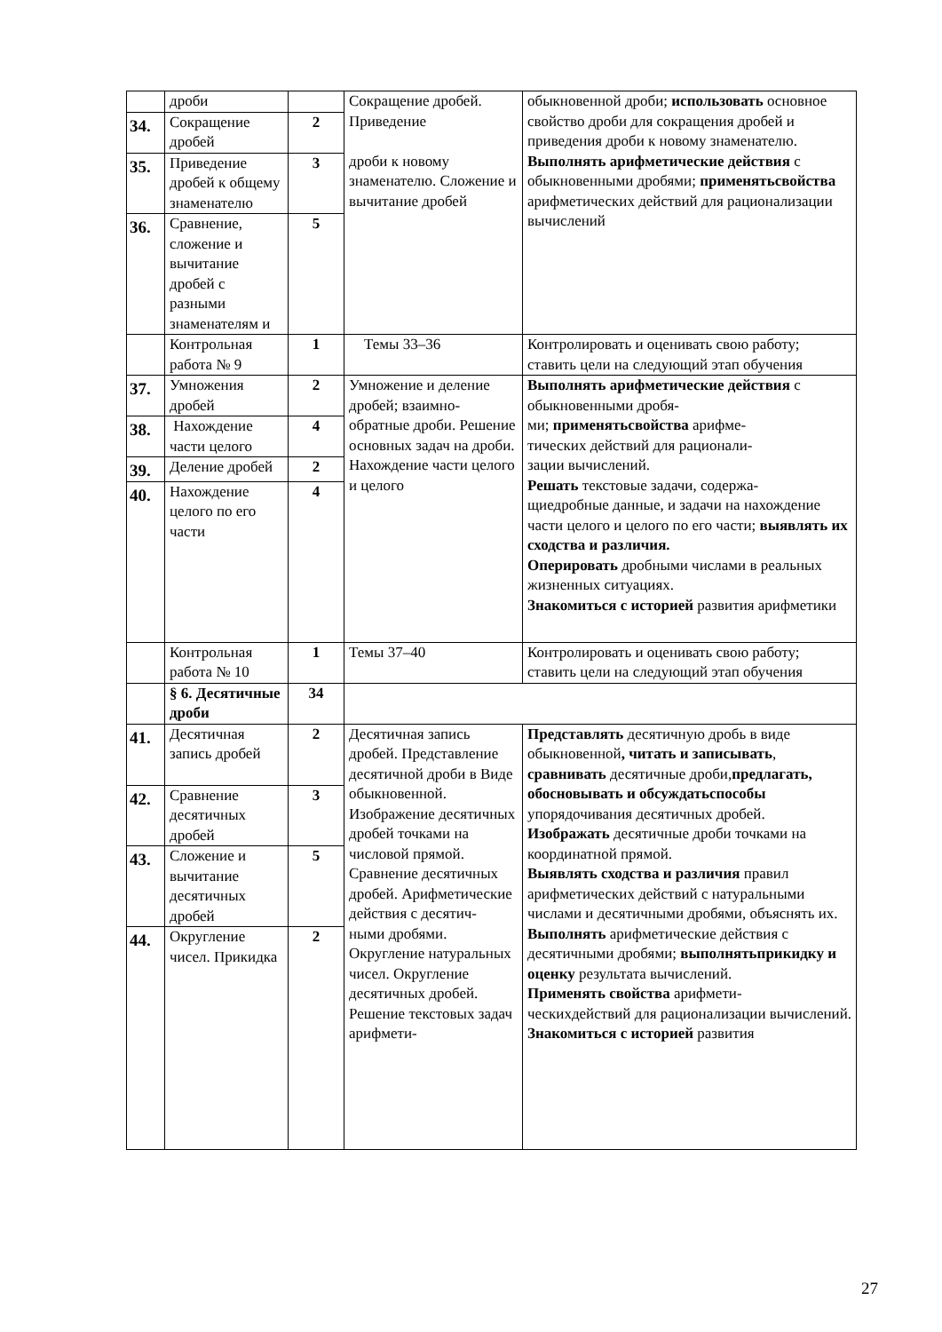| | дроби | | Сокращение дробей. Приведение дроби к новому знаменателю. Сложение и вычитание дробей | обыкновенной дроби; использовать основное свойство дроби для сокращения дробей и приведения дроби к новому знаменателю. Выполнять арифметические действия с обыкновенными дробями; применятьсвойства арифметических действий для рационализации вычислений |
| 34. | Сокращение дробей | 2 | | |
| 35. | Приведение дробей к общему знаменателю | 3 | | |
| 36. | Сравнение, сложение и вычитание дробей с разными знаменателям и | 5 | | |
| | Контрольная работа № 9 | 1 | Темы 33–36 | Контролировать и оценивать свою работу; ставить цели на следующий этап обучения |
| 37. | Умножения дробей | 2 | Умножение и деление дробей; взаимно-обратные дроби. Решение основных задач на дроби. Нахождение части целого и целого | Выполнять арифметические действия с обыкновенными дробя- ми; применятьсвойства арифме- тических действий для рационали- зации вычислений. Решать текстовые задачи, содержа- щиедробные данные, и задачи на нахождение части целого и целого по его части; выявлять их сходства и различия. Оперировать дробными числами в реальных жизненных ситуациях. Знакомиться с историей развития арифметики |
| 38. | Нахождение части целого | 4 | | |
| 39. | Деление дробей | 2 | | |
| 40. | Нахождение целого по его части | 4 | | |
| | Контрольная работа № 10 | 1 | Темы 37–40 | Контролировать и оценивать свою работу; ставить цели на следующий этап обучения |
| | § 6. Десятичные дроби | 34 | | |
| 41. | Десятичная запись дробей | 2 | Десятичная запись дробей. Представление десятичной дроби в Виде обыкновенной. Изображение десятичных дробей точками на числовой прямой. Сравнение десятичных дробей. Арифметические действия с десятич- ными дробями. Округление натуральных чисел. Округление десятичных дробей. Решение текстовых задач арифмети- | Представлять десятичную дробь в виде обыкновенной , читать и записывать , сравнивать десятичные дроби, предлагать, обосновывать и обсуждатьспособы упорядочивания десятичных дробей. Изображать десятичные дроби точками на координатной прямой. Выявлять сходства и различия правил арифметических действий с натуральными числами и десятичными дробями, объяснять их. Выполнять арифметические действия с десятичными дробями; выполнятьприкидку и оценку результата вычислений. Применять свойства арифмети- ческихдействий для рационализации вычислений. Знакомиться с историей развития |
| 42. | Сравнение десятичных дробей | 3 | | |
| 43. | Сложение и вычитание десятичных дробей | 5 | | |
| 44. | Округление чисел. Прикидка | 2 | | |
27